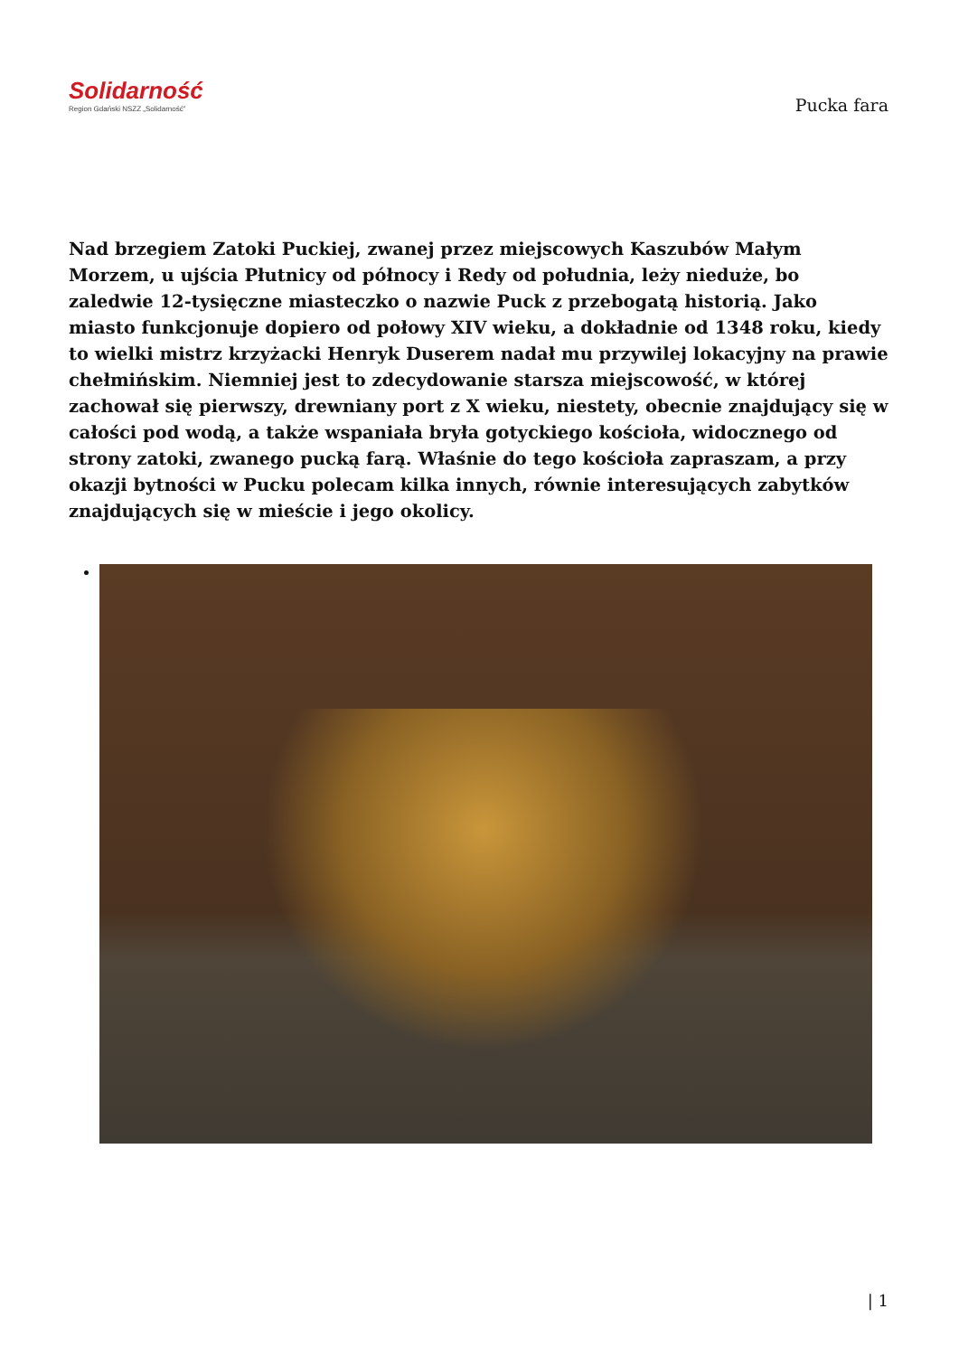Solidarność
Region Gdański NSZZ „Solidarność”
Pucka fara
Nad brzegiem Zatoki Puckiej, zwanej przez miejscowych Kaszubów Małym Morzem, u ujścia Płutnicy od północy i Redy od południa, leży nieduże, bo zaledwie 12-tysięczne miasteczko o nazwie Puck z przebogatą historią. Jako miasto funkcjonuje dopiero od połowy XIV wieku, a dokładnie od 1348 roku, kiedy to wielki mistrz krzyżacki Henryk Duserem nadał mu przywilej lokacyjny na prawie chełmińskim. Niemniej jest to zdecydowanie starsza miejscowość, w której zachował się pierwszy, drewniany port z X wieku, niestety, obecnie znajdujący się w całości pod wodą, a także wspaniała bryła gotyckiego kościoła, widocznego od strony zatoki, zwanego pucką farą. Właśnie do tego kościoła zapraszam, a przy okazji bytności w Pucku polecam kilka innych, równie interesujących zabytków znajdujących się w mieście i jego okolicy.
| 1